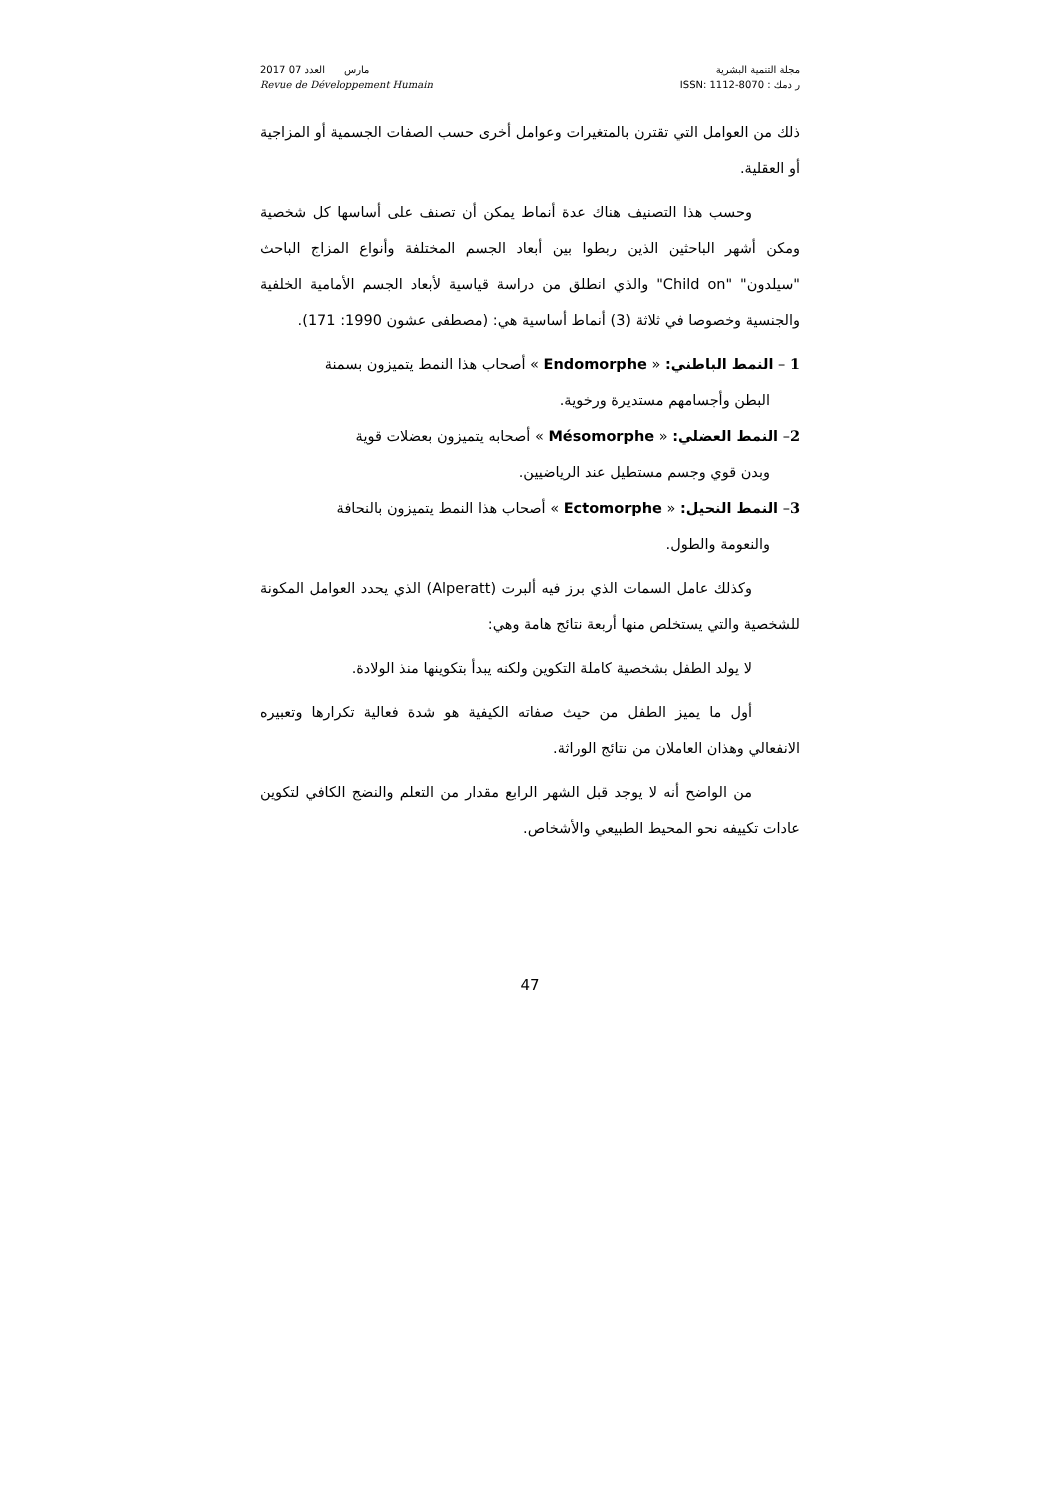2017 مارس العدد 07
Revue de Développement Humain
مجلة التنمية البشرية
ر دمك : ISSN: 1112-8070
ذلك من العوامل التي تقترن بالمتغيرات وعوامل أخرى حسب الصفات الجسمية أو المزاجية أو العقلية.
وحسب هذا التصنيف هناك عدة أنماط يمكن أن تصنف على أساسها كل شخصية ومكن أشهر الباحثين الذين ربطوا بين أبعاد الجسم المختلفة وأنواع المزاج الباحث "سيلدون" "Child on" والذي انطلق من دراسة قياسية لأبعاد الجسم الأمامية الخلفية والجنسية وخصوصا في ثلاثة (3) أنماط أساسية هي: (مصطفى عشون 1990: 171).
1 – النمط الباطني: « Endomorphe » أصحاب هذا النمط يتميزون بسمنة
البطن وأجسامهم مستديرة ورخوية.
2– النمط العضلي: « Mésomorphe » أصحابه يتميزون بعضلات قوية
وبدن قوي وجسم مستطيل عند الرياضيين.
3– النمط النحيل: « Ectomorphe » أصحاب هذا النمط يتميزون بالنحافة
والنعومة والطول.
وكذلك عامل السمات الذي برز فيه ألبرت (Alperatt) الذي يحدد العوامل المكونة للشخصية والتي يستخلص منها أربعة نتائج هامة وهي:
لا يولد الطفل بشخصية كاملة التكوين ولكنه يبدأ بتكوينها منذ الولادة.
أول ما يميز الطفل من حيث صفاته الكيفية هو شدة فعالية تكرارها وتعبيره الانفعالي وهذان العاملان من نتائج الوراثة.
من الواضح أنه لا يوجد قبل الشهر الرابع مقدار من التعلم والنضج الكافي لتكوين عادات تكييفه نحو المحيط الطبيعي والأشخاص.
47